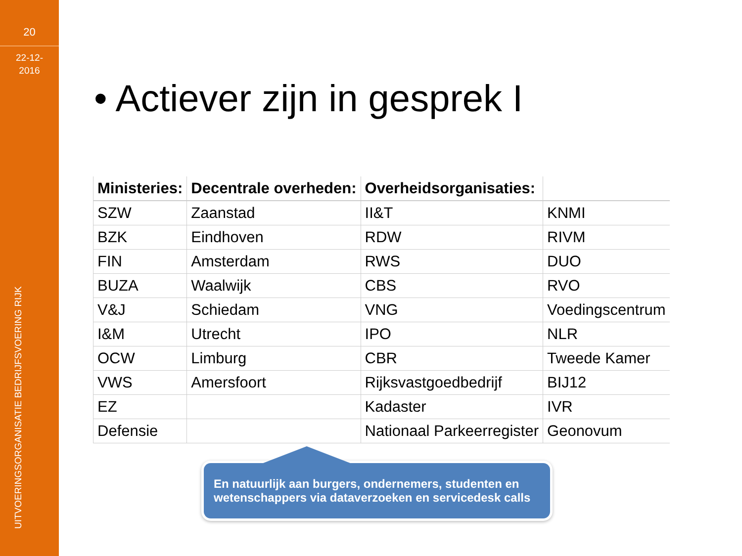20
22-12-
2016
UITVOERINGSORGANISATIE BEDRIJFSVOERING RIJK
• Actiever zijn in gesprek I
| Ministeries: | Decentrale overheden: | Overheidsorganisaties: | |
| --- | --- | --- | --- |
| SZW | Zaanstad | II&T | KNMI |
| BZK | Eindhoven | RDW | RIVM |
| FIN | Amsterdam | RWS | DUO |
| BUZA | Waalwijk | CBS | RVO |
| V&J | Schiedam | VNG | Voedingscentrum |
| I&M | Utrecht | IPO | NLR |
| OCW | Limburg | CBR | Tweede Kamer |
| VWS | Amersfoort | Rijksvastgoedbedrijf | BIJ12 |
| EZ | | Kadaster | IVR |
| Defensie | | Nationaal Parkeerregister | Geonovum |
En natuurlijk aan burgers, ondernemers, studenten en wetenschappers via dataverzoeken en servicedesk calls